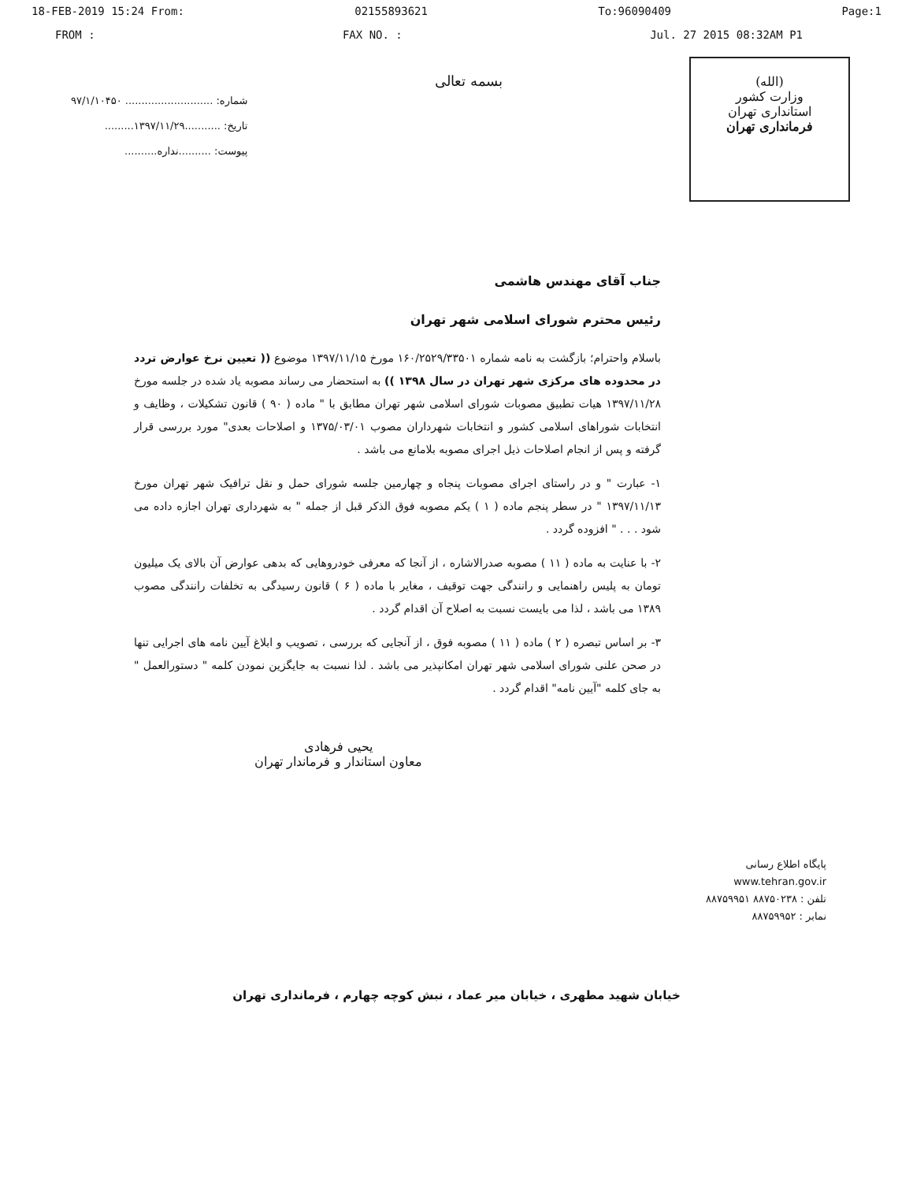18-FEB-2019 15:24 From: 02155893621 To:96090409 Page:1
FROM : FAX NO. : Jul. 27 2015 08:32AM P1
شماره: ........................... ۹۷/۱/۱۰۴۵۰
تاریخ: ...........۱۳۹۷/۱۱/۲۹.........
پیوست: ..........نداره..........
بسمه تعالی
(الله)
وزارت کشور
استانداری تهران
فرمانداری تهران
جناب آقای مهندس هاشمی
رئیس محترم شورای اسلامی شهر تهران
باسلام واحترام؛ بازگشت به نامه شماره ۱۶۰/۲۵۲۹/۳۳۵۰۱ مورخ ۱۳۹۷/۱۱/۱۵ موضوع (( تعیین نرخ عوارض تردد در محدوده های مرکزی شهر تهران در سال ۱۳۹۸ )) به استحضار می رساند مصوبه یاد شده در جلسه مورخ ۱۳۹۷/۱۱/۲۸ هیات تطبیق مصوبات شورای اسلامی شهر تهران مطابق با " ماده ( ۹۰ ) قانون تشکیلات ، وظایف و انتخابات شوراهای اسلامی کشور و انتخابات شهرداران مصوب ۱۳۷۵/۰۳/۰۱ و اصلاحات بعدی" مورد بررسی قرار گرفته و پس از انجام اصلاحات ذیل اجرای مصوبه بلامانع می باشد .
۱- عبارت " و در راستای اجرای مصوبات پنجاه و چهارمین جلسه شورای حمل و نقل ترافیک شهر تهران مورخ ۱۳۹۷/۱۱/۱۳ " در سطر پنجم ماده ( ۱ ) یکم مصوبه فوق الذکر قبل از جمله " به شهرداری تهران اجازه داده می شود . . . " افزوده گردد .
۲- با عنایت به ماده ( ۱۱ ) مصوبه صدرالاشاره ، از آنجا که معرفی خودروهایی که بدهی عوارض آن بالای یک میلیون تومان به پلیس راهنمایی و رانندگی جهت توقیف ، مغایر با ماده ( ۶ ) قانون رسیدگی به تخلفات رانندگی مصوب ۱۳۸۹ می باشد ، لذا می بایست نسبت به اصلاح آن اقدام گردد .
۳- بر اساس تبصره ( ۲ ) ماده ( ۱۱ ) مصوبه فوق ، از آنجایی که بررسی ، تصویب و ابلاغ آیین نامه های اجرایی تنها در صحن علنی شورای اسلامی شهر تهران امکانپذیر می باشد . لذا نسبت به جایگزین نمودن کلمه " دستورالعمل " به جای کلمه "آیین نامه" اقدام گردد .
یحیی فرهادی
معاون استاندار و فرماندار تهران
پایگاه اطلاع رسانی
www.tehran.gov.ir
تلفن : ۸۸۷۵۰۲۳۸ ۸۸۷۵۹۹۵۱
نمابر : ۸۸۷۵۹۹۵۲
خیابان شهید مطهری ، خیابان میر عماد ، نبش کوچه چهارم ، فرمانداری تهران